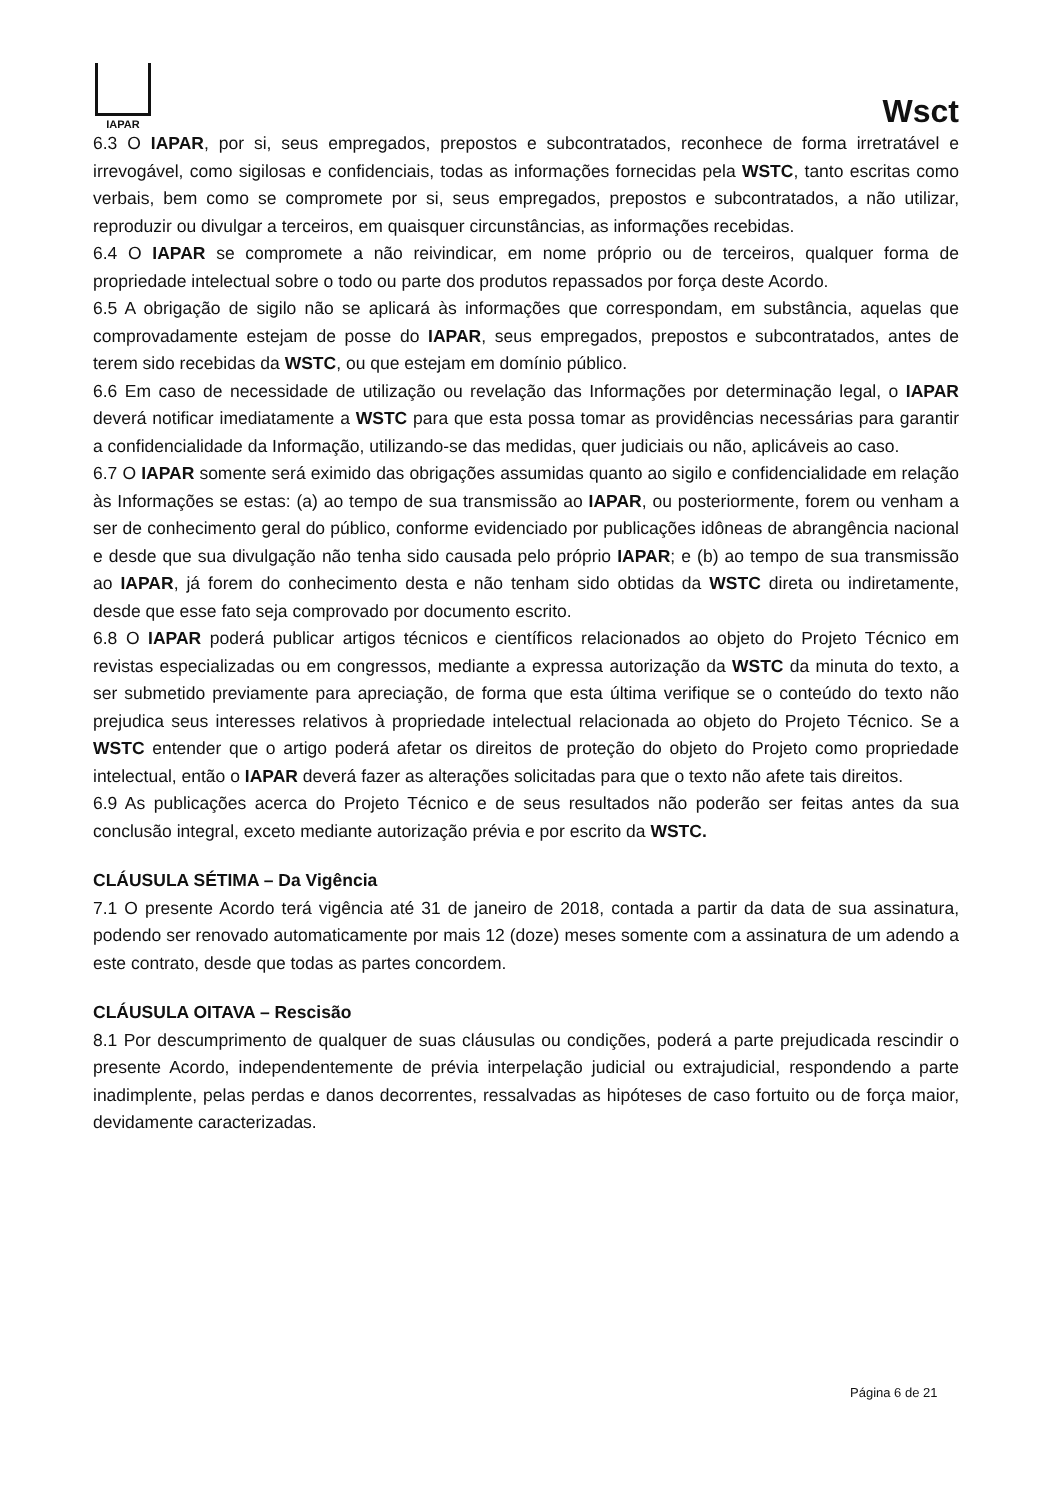IAPAR
Wsct
6.3 O IAPAR, por si, seus empregados, prepostos e subcontratados, reconhece de forma irretratável e irrevogável, como sigilosas e confidenciais, todas as informações fornecidas pela WSTC, tanto escritas como verbais, bem como se compromete por si, seus empregados, prepostos e subcontratados, a não utilizar, reproduzir ou divulgar a terceiros, em quaisquer circunstâncias, as informações recebidas.
6.4 O IAPAR se compromete a não reivindicar, em nome próprio ou de terceiros, qualquer forma de propriedade intelectual sobre o todo ou parte dos produtos repassados por força deste Acordo.
6.5 A obrigação de sigilo não se aplicará às informações que correspondam, em substância, aquelas que comprovadamente estejam de posse do IAPAR, seus empregados, prepostos e subcontratados, antes de terem sido recebidas da WSTC, ou que estejam em domínio público.
6.6 Em caso de necessidade de utilização ou revelação das Informações por determinação legal, o IAPAR deverá notificar imediatamente a WSTC para que esta possa tomar as providências necessárias para garantir a confidencialidade da Informação, utilizando-se das medidas, quer judiciais ou não, aplicáveis ao caso.
6.7 O IAPAR somente será eximido das obrigações assumidas quanto ao sigilo e confidencialidade em relação às Informações se estas: (a) ao tempo de sua transmissão ao IAPAR, ou posteriormente, forem ou venham a ser de conhecimento geral do público, conforme evidenciado por publicações idôneas de abrangência nacional e desde que sua divulgação não tenha sido causada pelo próprio IAPAR; e (b) ao tempo de sua transmissão ao IAPAR, já forem do conhecimento desta e não tenham sido obtidas da WSTC direta ou indiretamente, desde que esse fato seja comprovado por documento escrito.
6.8 O IAPAR poderá publicar artigos técnicos e científicos relacionados ao objeto do Projeto Técnico em revistas especializadas ou em congressos, mediante a expressa autorização da WSTC da minuta do texto, a ser submetido previamente para apreciação, de forma que esta última verifique se o conteúdo do texto não prejudica seus interesses relativos à propriedade intelectual relacionada ao objeto do Projeto Técnico. Se a WSTC entender que o artigo poderá afetar os direitos de proteção do objeto do Projeto como propriedade intelectual, então o IAPAR deverá fazer as alterações solicitadas para que o texto não afete tais direitos.
6.9 As publicações acerca do Projeto Técnico e de seus resultados não poderão ser feitas antes da sua conclusão integral, exceto mediante autorização prévia e por escrito da WSTC.
CLÁUSULA SÉTIMA – Da Vigência
7.1 O presente Acordo terá vigência até 31 de janeiro de 2018, contada a partir da data de sua assinatura, podendo ser renovado automaticamente por mais 12 (doze) meses somente com a assinatura de um adendo a este contrato, desde que todas as partes concordem.
CLÁUSULA OITAVA – Rescisão
8.1 Por descumprimento de qualquer de suas cláusulas ou condições, poderá a parte prejudicada rescindir o presente Acordo, independentemente de prévia interpelação judicial ou extrajudicial, respondendo a parte inadimplente, pelas perdas e danos decorrentes, ressalvadas as hipóteses de caso fortuito ou de força maior, devidamente caracterizadas.
Página 6 de 21